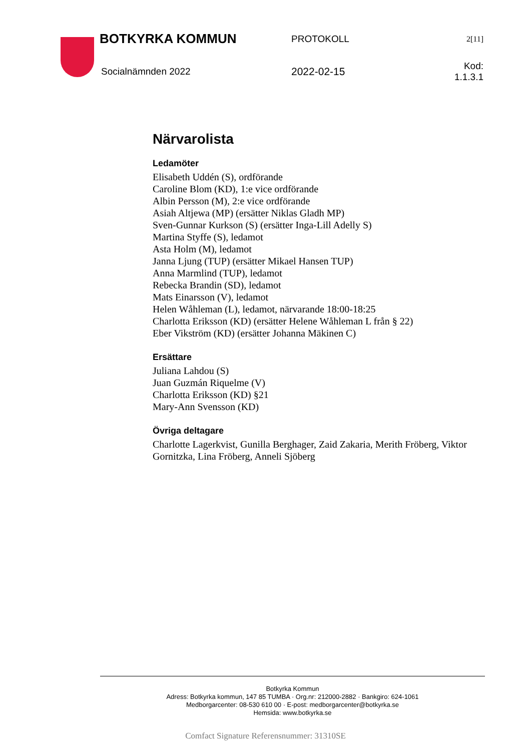BOTKYRKA KOMMUN PROTOKOLL 2[11]
Socialnämnden 2022 2022-02-15 Kod: 1.1.3.1
Närvarolista
Ledamöter
Elisabeth Uddén (S), ordförande
Caroline Blom (KD), 1:e vice ordförande
Albin Persson (M), 2:e vice ordförande
Asiah Altjewa (MP) (ersätter Niklas Gladh MP)
Sven-Gunnar Kurkson (S) (ersätter Inga-Lill Adelly S)
Martina Styffe (S), ledamot
Asta Holm (M), ledamot
Janna Ljung (TUP) (ersätter Mikael Hansen TUP)
Anna Marmlind (TUP), ledamot
Rebecka Brandin (SD), ledamot
Mats Einarsson (V), ledamot
Helen Wåhleman (L), ledamot, närvarande 18:00-18:25
Charlotta Eriksson (KD) (ersätter Helene Wåhleman L från § 22)
Eber Vikström (KD) (ersätter Johanna Mäkinen C)
Ersättare
Juliana Lahdou (S)
Juan Guzmán Riquelme (V)
Charlotta Eriksson (KD) §21
Mary-Ann Svensson (KD)
Övriga deltagare
Charlotte Lagerkvist, Gunilla Berghager, Zaid Zakaria, Merith Fröberg, Viktor Gornitzka, Lina Fröberg, Anneli Sjöberg
Botkyrka Kommun
Adress: Botkyrka kommun, 147 85 TUMBA · Org.nr: 212000-2882 · Bankgiro: 624-1061
Medborgarcenter: 08-530 610 00 · E-post: medborgarcenter@botkyrka.se
Hemsida: www.botkyrka.se
Comfact Signature Referensnummer: 31310SE